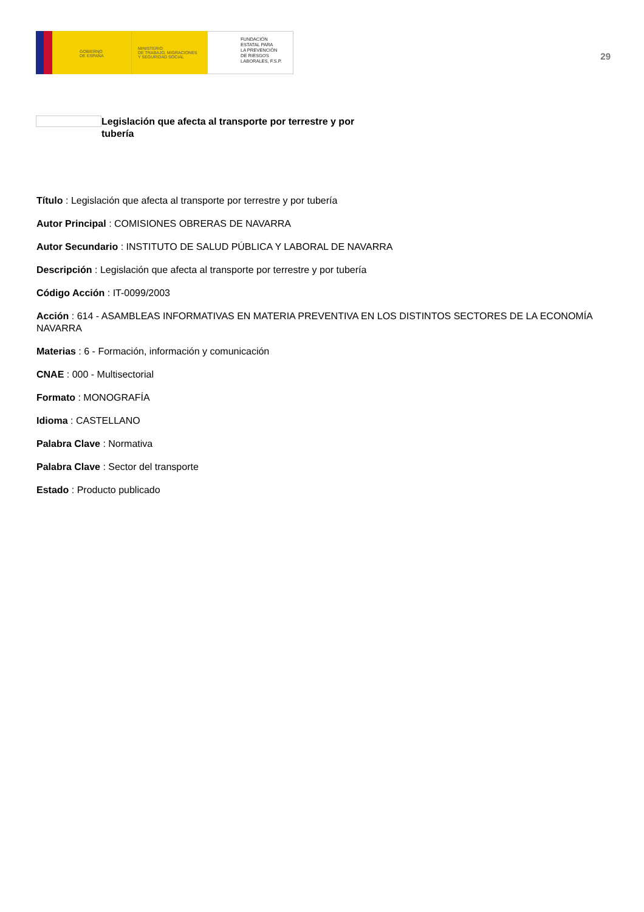GOBIERNO
DE ESPAÑA
MINISTERIO
DE TRABAJO, MIGRACIONES
Y SEGURIDAD SOCIAL
FUNDACIÓN
ESTATAL PARA
LA PREVENCIÓN
DE RIESGOS
LABORALES, F.S.P.
29
Legislación que afecta al transporte por terrestre y por tubería
Título : Legislación que afecta al transporte por terrestre y por tubería
Autor Principal : COMISIONES OBRERAS DE NAVARRA
Autor Secundario : INSTITUTO DE SALUD PÚBLICA Y LABORAL DE NAVARRA
Descripción : Legislación que afecta al transporte por terrestre y por tubería
Código Acción : IT-0099/2003
Acción : 614 - ASAMBLEAS INFORMATIVAS EN MATERIA PREVENTIVA EN LOS DISTINTOS SECTORES DE LA ECONOMÍA NAVARRA
Materias : 6 - Formación, información y comunicación
CNAE : 000 - Multisectorial
Formato : MONOGRAFÍA
Idioma : CASTELLANO
Palabra Clave : Normativa
Palabra Clave : Sector del transporte
Estado : Producto publicado